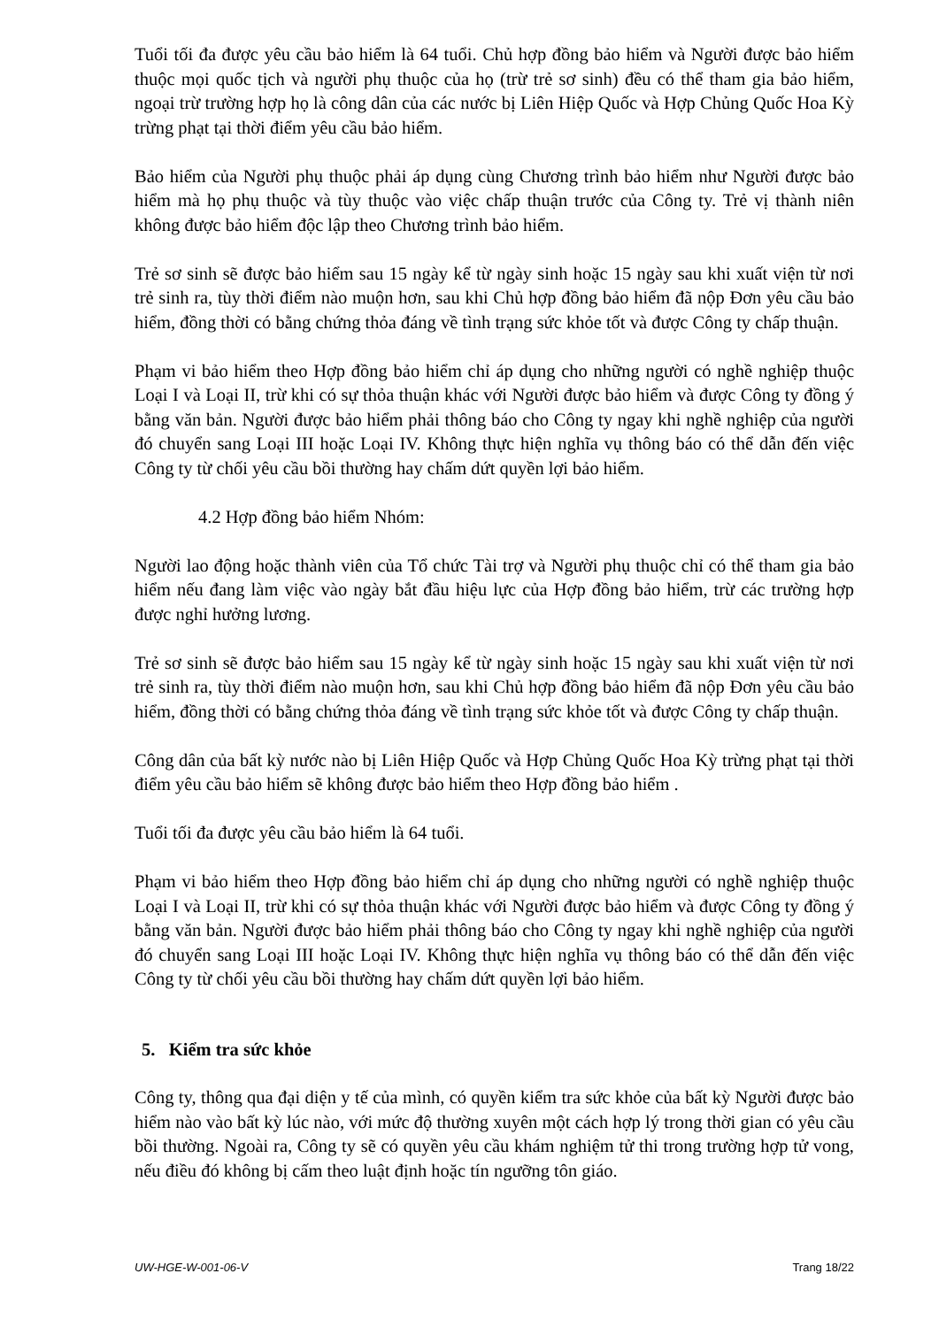Tuổi tối đa được yêu cầu bảo hiểm là 64 tuổi. Chủ hợp đồng bảo hiểm và Người được bảo hiểm thuộc mọi quốc tịch và người phụ thuộc của họ (trừ trẻ sơ sinh) đều có thể tham gia bảo hiểm, ngoại trừ trường hợp họ là công dân của các nước bị Liên Hiệp Quốc và Hợp Chủng Quốc Hoa Kỳ trừng phạt tại thời điểm yêu cầu bảo hiểm.
Bảo hiểm của Người phụ thuộc phải áp dụng cùng Chương trình bảo hiểm như Người được bảo hiểm mà họ phụ thuộc và tùy thuộc vào việc chấp thuận trước của Công ty. Trẻ vị thành niên không được bảo hiểm độc lập theo Chương trình bảo hiểm.
Trẻ sơ sinh sẽ được bảo hiểm sau 15 ngày kể từ ngày sinh hoặc 15 ngày sau khi xuất viện từ nơi trẻ sinh ra, tùy thời điểm nào muộn hơn, sau khi Chủ hợp đồng bảo hiểm đã nộp Đơn yêu cầu bảo hiểm, đồng thời có bằng chứng thỏa đáng về tình trạng sức khỏe tốt và được Công ty chấp thuận.
Phạm vi bảo hiểm theo Hợp đồng bảo hiểm chỉ áp dụng cho những người có nghề nghiệp thuộc Loại I và Loại II, trừ khi có sự thỏa thuận khác với Người được bảo hiểm và được Công ty đồng ý bằng văn bản. Người được bảo hiểm phải thông báo cho Công ty ngay khi nghề nghiệp của người đó chuyển sang Loại III hoặc Loại IV. Không thực hiện nghĩa vụ thông báo có thể dẫn đến việc Công ty từ chối yêu cầu bồi thường hay chấm dứt quyền lợi bảo hiểm.
4.2 Hợp đồng bảo hiểm Nhóm:
Người lao động hoặc thành viên của Tổ chức Tài trợ và Người phụ thuộc chỉ có thể tham gia bảo hiểm nếu đang làm việc vào ngày bắt đầu hiệu lực của Hợp đồng bảo hiểm, trừ các trường hợp được nghỉ hưởng lương.
Trẻ sơ sinh sẽ được bảo hiểm sau 15 ngày kể từ ngày sinh hoặc 15 ngày sau khi xuất viện từ nơi trẻ sinh ra, tùy thời điểm nào muộn hơn, sau khi Chủ hợp đồng bảo hiểm đã nộp Đơn yêu cầu bảo hiểm, đồng thời có bằng chứng thỏa đáng về tình trạng sức khỏe tốt và được Công ty chấp thuận.
Công dân của bất kỳ nước nào bị Liên Hiệp Quốc và Hợp Chủng Quốc Hoa Kỳ trừng phạt tại thời điểm yêu cầu bảo hiểm sẽ không được bảo hiểm theo Hợp đồng bảo hiểm .
Tuổi tối đa được yêu cầu bảo hiểm là 64 tuổi.
Phạm vi bảo hiểm theo Hợp đồng bảo hiểm chỉ áp dụng cho những người có nghề nghiệp thuộc Loại I và Loại II, trừ khi có sự thỏa thuận khác với Người được bảo hiểm và được Công ty đồng ý bằng văn bản. Người được bảo hiểm phải thông báo cho Công ty ngay khi nghề nghiệp của người đó chuyển sang Loại III hoặc Loại IV. Không thực hiện nghĩa vụ thông báo có thể dẫn đến việc Công ty từ chối yêu cầu bồi thường hay chấm dứt quyền lợi bảo hiểm.
5. Kiểm tra sức khỏe
Công ty, thông qua đại diện y tế của mình, có quyền kiểm tra sức khỏe của bất kỳ Người được bảo hiểm nào vào bất kỳ lúc nào, với mức độ thường xuyên một cách hợp lý trong thời gian có yêu cầu bồi thường. Ngoài ra, Công ty sẽ có quyền yêu cầu khám nghiệm tử thi trong trường hợp tử vong, nếu điều đó không bị cấm theo luật định hoặc tín ngưỡng tôn giáo.
UW-HGE-W-001-06-V Trang 18/22